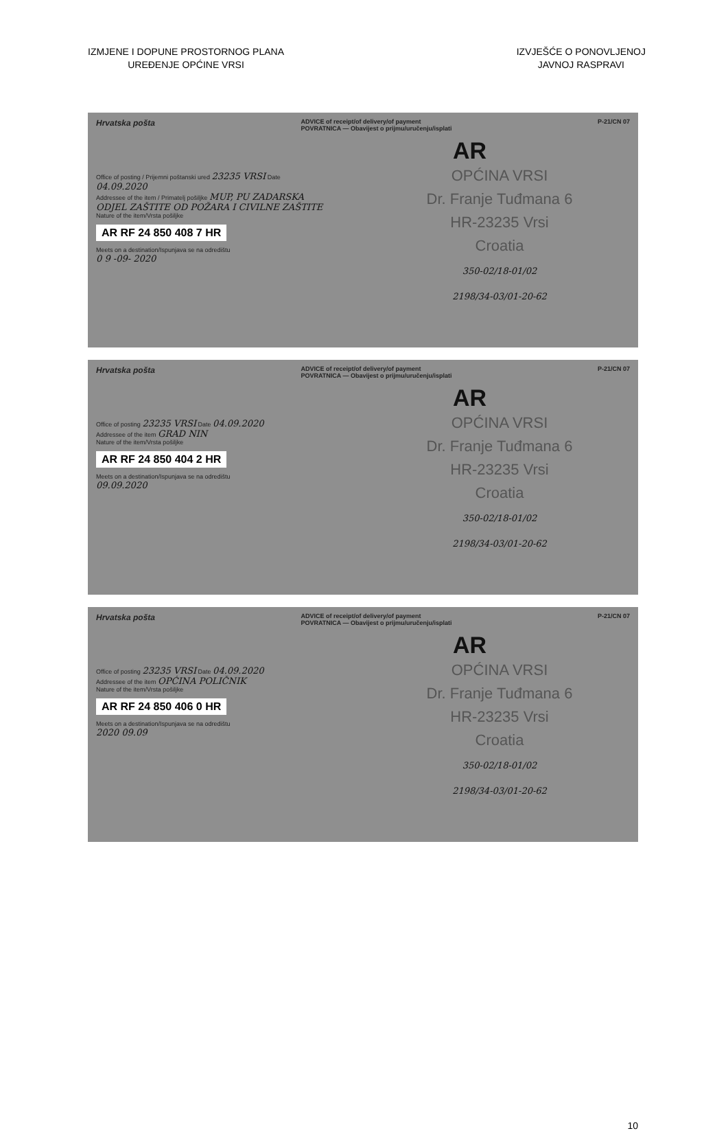IZMJENE I DOPUNE PROSTORNOG PLANA
UREĐENJE OPĆINE VRSI
IZVJEŠĆE O PONOVLJENOJ
JAVNOJ RASPRAVI
Hrvatska pošta ADVICE of receipt/of delivery/of payment
POVRATNICA — Obavijest o prijmu/uručenju/isplati P-21/CN 07
AR
Office of posting / Prijemni poštanski ured 23235 VRSI Date 04.09.2020
Addressee of the item / Primatelj pošiljke MUP, PU ZADARSKA ODJEL ZAŠTITE OD POŽARA I CIVILNE ZAŠTITE
Nature of the item/Vrsta pošiljke
AR RF 24 850 408 7 HR
Meets on a destination/Ispunjava se na odredištu
0 9 -09- 2020
OPĆINA VRSI
Dr. Franje Tuđmana 6
HR-23235 Vrsi
Croatia
350-02/18-01/02
2198/34-03/01-20-62
Hrvatska pošta ADVICE of receipt/of delivery/of payment
POVRATNICA — Obavijest o prijmu/uručenju/isplati P-21/CN 07
AR
Office of posting 23235 VRSI Date 04.09.2020
Addressee of the item GRAD NIN
Nature of the item/Vrsta pošiljke
AR RF 24 850 404 2 HR
Meets on a destination/Ispunjava se na odredištu
09.09.2020
OPĆINA VRSI
Dr. Franje Tuđmana 6
HR-23235 Vrsi
Croatia
350-02/18-01/02
2198/34-03/01-20-62
Hrvatska pošta ADVICE of receipt/of delivery/of payment
POVRATNICA — Obavijest o prijmu/uručenju/isplati P-21/CN 07
AR
Office of posting 23235 VRSI Date 04.09.2020
Addressee of the item OPĆINA POLIČNIK
Nature of the item/Vrsta pošiljke
AR RF 24 850 406 0 HR
Meets on a destination/Ispunjava se na odredištu
2020 09.09
OPĆINA VRSI
Dr. Franje Tuđmana 6
HR-23235 Vrsi
Croatia
350-02/18-01/02
2198/34-03/01-20-62
10